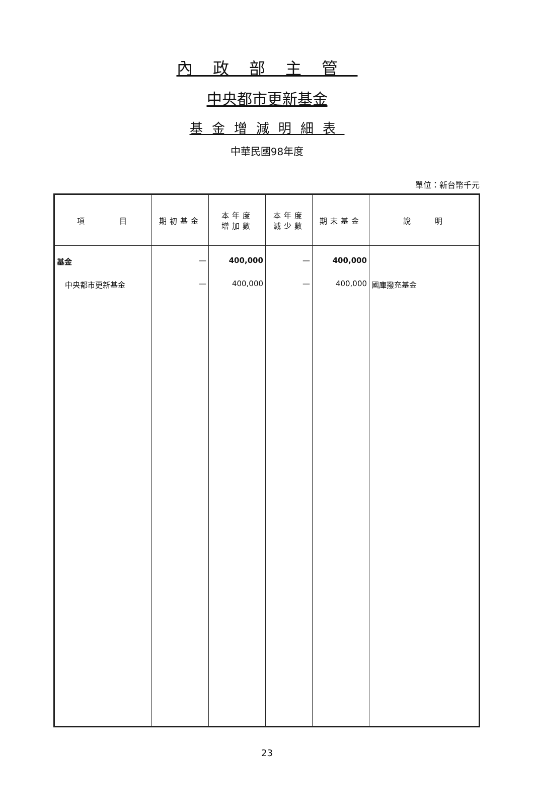內政部主管
中央都市更新基金
基金增減明細表
中華民國98年度
單位：新台幣千元
| 項 目 | 期初基金 | 本年度 增加數 | 本年度 減少數 | 期末基金 | 說 明 |
| --- | --- | --- | --- | --- | --- |
| 基金 | — | 400,000 | — | 400,000 | |
| 中央都市更新基金 | — | 400,000 | — | 400,000 | 國庫撥充基金 |
23